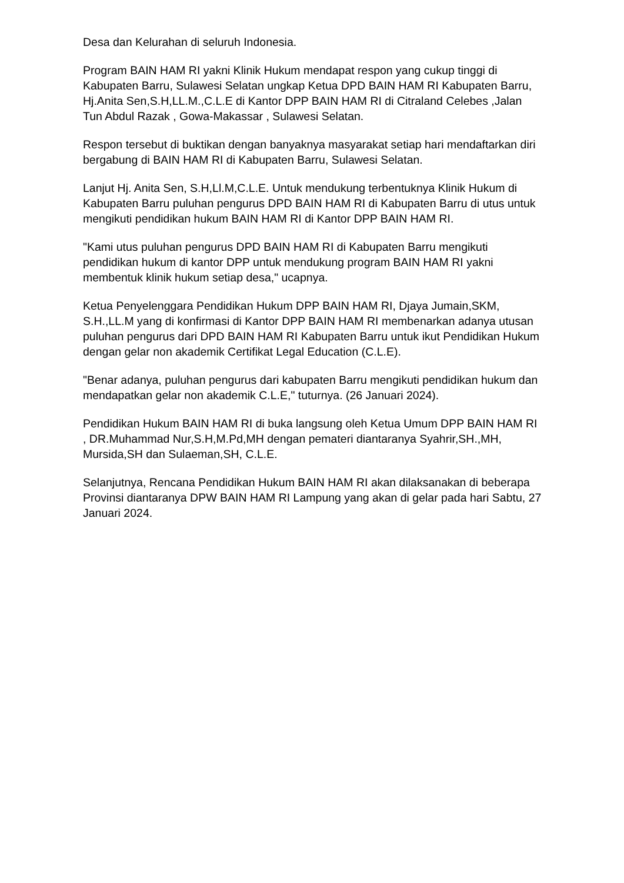Desa dan Kelurahan di seluruh Indonesia.
Program BAIN HAM RI yakni Klinik Hukum mendapat respon yang cukup tinggi di Kabupaten Barru, Sulawesi Selatan ungkap Ketua DPD BAIN HAM RI Kabupaten Barru, Hj.Anita Sen,S.H,LL.M.,C.L.E di Kantor DPP BAIN HAM RI di Citraland Celebes ,Jalan Tun Abdul Razak , Gowa-Makassar , Sulawesi Selatan.
Respon tersebut di buktikan dengan banyaknya masyarakat setiap hari mendaftarkan diri bergabung di BAIN HAM RI di Kabupaten Barru, Sulawesi Selatan.
Lanjut Hj. Anita Sen, S.H,Ll.M,C.L.E. Untuk mendukung terbentuknya Klinik Hukum di Kabupaten Barru puluhan pengurus DPD BAIN HAM RI di Kabupaten Barru di utus untuk mengikuti pendidikan hukum BAIN HAM RI di Kantor DPP BAIN HAM RI.
"Kami utus puluhan pengurus DPD BAIN HAM RI di Kabupaten Barru mengikuti pendidikan hukum di kantor DPP untuk mendukung program BAIN HAM RI yakni membentuk klinik hukum setiap desa," ucapnya.
Ketua Penyelenggara Pendidikan Hukum DPP BAIN HAM RI, Djaya Jumain,SKM, S.H.,LL.M yang di konfirmasi di Kantor DPP BAIN HAM RI membenarkan adanya utusan puluhan pengurus dari DPD BAIN HAM RI Kabupaten Barru untuk ikut Pendidikan Hukum dengan gelar non akademik Certifikat Legal Education (C.L.E).
"Benar adanya, puluhan pengurus dari kabupaten Barru mengikuti pendidikan hukum dan mendapatkan gelar non akademik C.L.E," tuturnya. (26 Januari 2024).
Pendidikan Hukum BAIN HAM RI di buka langsung oleh Ketua Umum DPP BAIN HAM RI , DR.Muhammad Nur,S.H,M.Pd,MH dengan pemateri diantaranya Syahrir,SH.,MH, Mursida,SH dan Sulaeman,SH, C.L.E.
Selanjutnya, Rencana Pendidikan Hukum BAIN HAM RI akan dilaksanakan di beberapa Provinsi diantaranya DPW BAIN HAM RI Lampung yang akan di gelar pada hari Sabtu, 27 Januari 2024.